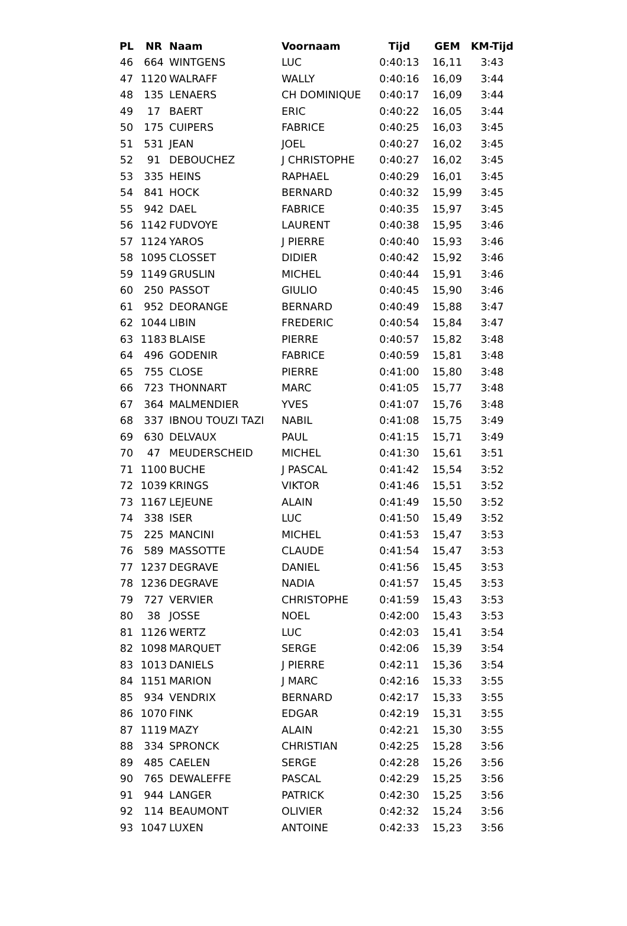| PL | NR | Naam | Voornaam | Tijd | GEM | KM-Tijd |
| --- | --- | --- | --- | --- | --- | --- |
| 46 | 664 | WINTGENS | LUC | 0:40:13 | 16,11 | 3:43 |
| 47 | 1120 | WALRAFF | WALLY | 0:40:16 | 16,09 | 3:44 |
| 48 | 135 | LENAERS | CH DOMINIQUE | 0:40:17 | 16,09 | 3:44 |
| 49 | 17 | BAERT | ERIC | 0:40:22 | 16,05 | 3:44 |
| 50 | 175 | CUIPERS | FABRICE | 0:40:25 | 16,03 | 3:45 |
| 51 | 531 | JEAN | JOEL | 0:40:27 | 16,02 | 3:45 |
| 52 | 91 | DEBOUCHEZ | J CHRISTOPHE | 0:40:27 | 16,02 | 3:45 |
| 53 | 335 | HEINS | RAPHAEL | 0:40:29 | 16,01 | 3:45 |
| 54 | 841 | HOCK | BERNARD | 0:40:32 | 15,99 | 3:45 |
| 55 | 942 | DAEL | FABRICE | 0:40:35 | 15,97 | 3:45 |
| 56 | 1142 | FUDVOYE | LAURENT | 0:40:38 | 15,95 | 3:46 |
| 57 | 1124 | YAROS | J PIERRE | 0:40:40 | 15,93 | 3:46 |
| 58 | 1095 | CLOSSET | DIDIER | 0:40:42 | 15,92 | 3:46 |
| 59 | 1149 | GRUSLIN | MICHEL | 0:40:44 | 15,91 | 3:46 |
| 60 | 250 | PASSOT | GIULIO | 0:40:45 | 15,90 | 3:46 |
| 61 | 952 | DEORANGE | BERNARD | 0:40:49 | 15,88 | 3:47 |
| 62 | 1044 | LIBIN | FREDERIC | 0:40:54 | 15,84 | 3:47 |
| 63 | 1183 | BLAISE | PIERRE | 0:40:57 | 15,82 | 3:48 |
| 64 | 496 | GODENIR | FABRICE | 0:40:59 | 15,81 | 3:48 |
| 65 | 755 | CLOSE | PIERRE | 0:41:00 | 15,80 | 3:48 |
| 66 | 723 | THONNART | MARC | 0:41:05 | 15,77 | 3:48 |
| 67 | 364 | MALMENDIER | YVES | 0:41:07 | 15,76 | 3:48 |
| 68 | 337 | IBNOU TOUZI TAZI | NABIL | 0:41:08 | 15,75 | 3:49 |
| 69 | 630 | DELVAUX | PAUL | 0:41:15 | 15,71 | 3:49 |
| 70 | 47 | MEUDERSCHEID | MICHEL | 0:41:30 | 15,61 | 3:51 |
| 71 | 1100 | BUCHE | J PASCAL | 0:41:42 | 15,54 | 3:52 |
| 72 | 1039 | KRINGS | VIKTOR | 0:41:46 | 15,51 | 3:52 |
| 73 | 1167 | LEJEUNE | ALAIN | 0:41:49 | 15,50 | 3:52 |
| 74 | 338 | ISER | LUC | 0:41:50 | 15,49 | 3:52 |
| 75 | 225 | MANCINI | MICHEL | 0:41:53 | 15,47 | 3:53 |
| 76 | 589 | MASSOTTE | CLAUDE | 0:41:54 | 15,47 | 3:53 |
| 77 | 1237 | DEGRAVE | DANIEL | 0:41:56 | 15,45 | 3:53 |
| 78 | 1236 | DEGRAVE | NADIA | 0:41:57 | 15,45 | 3:53 |
| 79 | 727 | VERVIER | CHRISTOPHE | 0:41:59 | 15,43 | 3:53 |
| 80 | 38 | JOSSE | NOEL | 0:42:00 | 15,43 | 3:53 |
| 81 | 1126 | WERTZ | LUC | 0:42:03 | 15,41 | 3:54 |
| 82 | 1098 | MARQUET | SERGE | 0:42:06 | 15,39 | 3:54 |
| 83 | 1013 | DANIELS | J PIERRE | 0:42:11 | 15,36 | 3:54 |
| 84 | 1151 | MARION | J MARC | 0:42:16 | 15,33 | 3:55 |
| 85 | 934 | VENDRIX | BERNARD | 0:42:17 | 15,33 | 3:55 |
| 86 | 1070 | FINK | EDGAR | 0:42:19 | 15,31 | 3:55 |
| 87 | 1119 | MAZY | ALAIN | 0:42:21 | 15,30 | 3:55 |
| 88 | 334 | SPRONCK | CHRISTIAN | 0:42:25 | 15,28 | 3:56 |
| 89 | 485 | CAELEN | SERGE | 0:42:28 | 15,26 | 3:56 |
| 90 | 765 | DEWALEFFE | PASCAL | 0:42:29 | 15,25 | 3:56 |
| 91 | 944 | LANGER | PATRICK | 0:42:30 | 15,25 | 3:56 |
| 92 | 114 | BEAUMONT | OLIVIER | 0:42:32 | 15,24 | 3:56 |
| 93 | 1047 | LUXEN | ANTOINE | 0:42:33 | 15,23 | 3:56 |